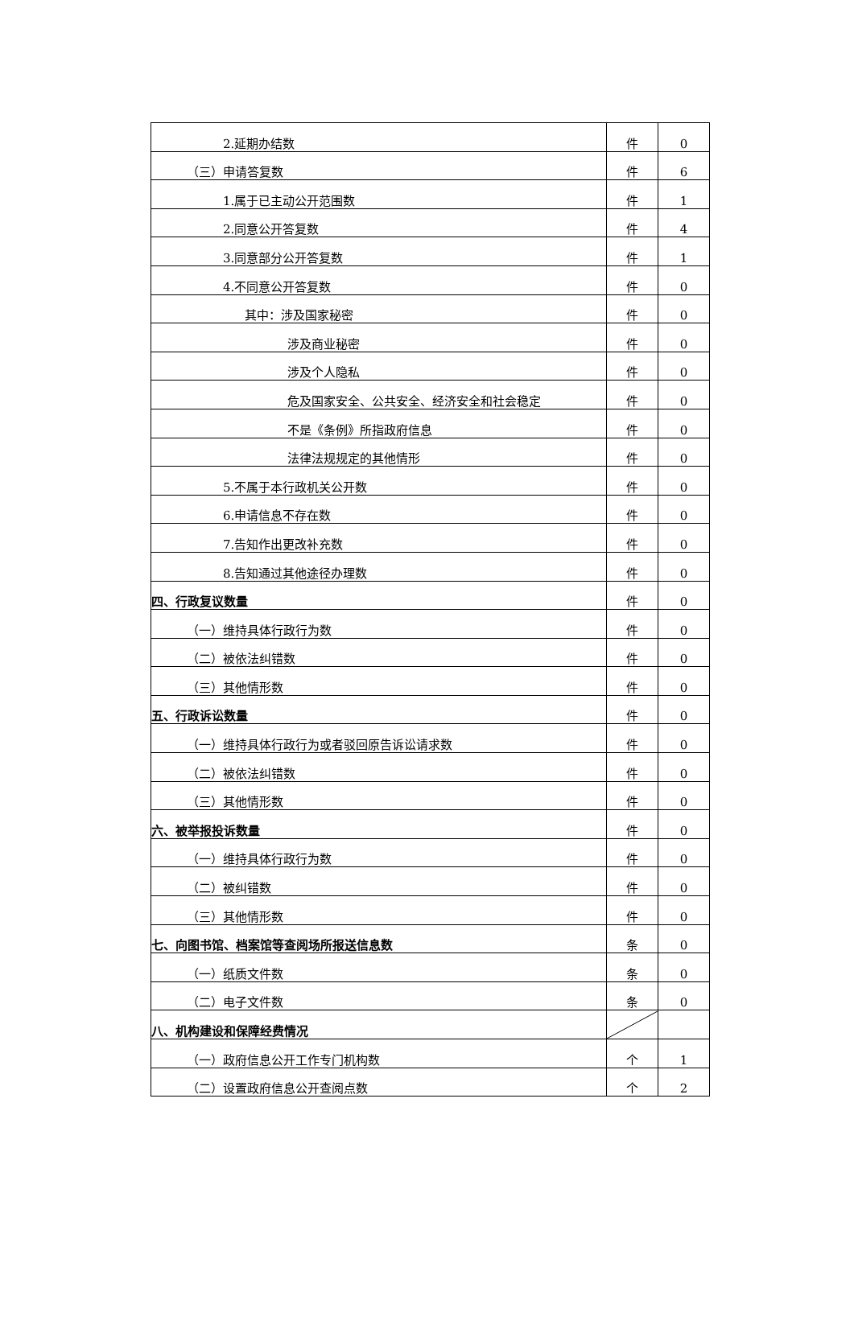| 2.延期办结数 | 件 | 0 |
| （三）申请答复数 | 件 | 6 |
| 1.属于已主动公开范围数 | 件 | 1 |
| 2.同意公开答复数 | 件 | 4 |
| 3.同意部分公开答复数 | 件 | 1 |
| 4.不同意公开答复数 | 件 | 0 |
| 其中：涉及国家秘密 | 件 | 0 |
| 涉及商业秘密 | 件 | 0 |
| 涉及个人隐私 | 件 | 0 |
| 危及国家安全、公共安全、经济安全和社会稳定 | 件 | 0 |
| 不是《条例》所指政府信息 | 件 | 0 |
| 法律法规规定的其他情形 | 件 | 0 |
| 5.不属于本行政机关公开数 | 件 | 0 |
| 6.申请信息不存在数 | 件 | 0 |
| 7.告知作出更改补充数 | 件 | 0 |
| 8.告知通过其他途径办理数 | 件 | 0 |
| 四、行政复议数量 | 件 | 0 |
| （一）维持具体行政行为数 | 件 | 0 |
| （二）被依法纠错数 | 件 | 0 |
| （三）其他情形数 | 件 | 0 |
| 五、行政诉讼数量 | 件 | 0 |
| （一）维持具体行政行为或者驳回原告诉讼请求数 | 件 | 0 |
| （二）被依法纠错数 | 件 | 0 |
| （三）其他情形数 | 件 | 0 |
| 六、被举报投诉数量 | 件 | 0 |
| （一）维持具体行政行为数 | 件 | 0 |
| （二）被纠错数 | 件 | 0 |
| （三）其他情形数 | 件 | 0 |
| 七、向图书馆、档案馆等查阅场所报送信息数 | 条 | 0 |
| （一）纸质文件数 | 条 | 0 |
| （二）电子文件数 | 条 | 0 |
| 八、机构建设和保障经费情况 | | |
| （一）政府信息公开工作专门机构数 | 个 | 1 |
| （二）设置政府信息公开查阅点数 | 个 | 2 |